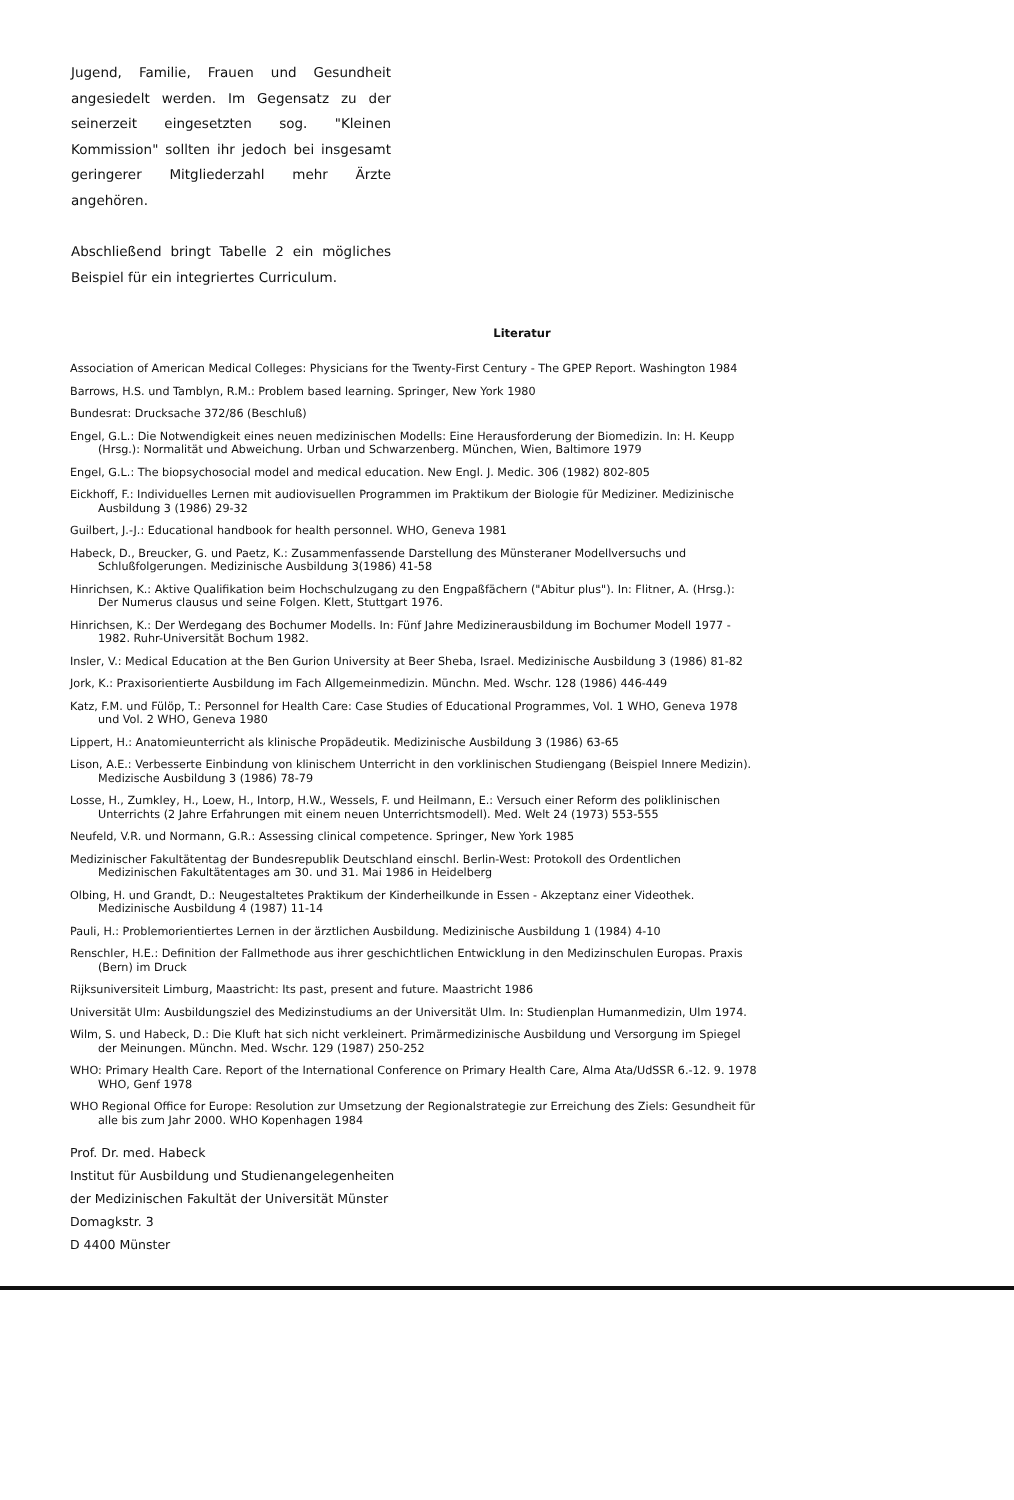Jugend, Familie, Frauen und Gesundheit angesiedelt werden. Im Gegensatz zu der seinerzeit eingesetzten sog. "Kleinen Kommission" sollten ihr jedoch bei insgesamt geringerer Mitgliederzahl mehr Ärzte angehören.
Abschließend bringt Tabelle 2 ein mögliches Beispiel für ein integriertes Curriculum.
Literatur
Association of American Medical Colleges: Physicians for the Twenty-First Century - The GPEP Report. Washington 1984
Barrows, H.S. und Tamblyn, R.M.: Problem based learning. Springer, New York 1980
Bundesrat: Drucksache 372/86 (Beschluß)
Engel, G.L.: Die Notwendigkeit eines neuen medizinischen Modells: Eine Herausforderung der Biomedizin. In: H. Keupp (Hrsg.): Normalität und Abweichung. Urban und Schwarzenberg. München, Wien, Baltimore 1979
Engel, G.L.: The biopsychosocial model and medical education. New Engl. J. Medic. 306 (1982) 802-805
Eickhoff, F.: Individuelles Lernen mit audiovisuellen Programmen im Praktikum der Biologie für Mediziner. Medizinische Ausbildung 3 (1986) 29-32
Guilbert, J.-J.: Educational handbook for health personnel. WHO, Geneva 1981
Habeck, D., Breucker, G. und Paetz, K.: Zusammenfassende Darstellung des Münsteraner Modellversuchs und Schlußfolgerungen. Medizinische Ausbildung 3(1986) 41-58
Hinrichsen, K.: Aktive Qualifikation beim Hochschulzugang zu den Engpaßfächern ("Abitur plus"). In: Flitner, A. (Hrsg.): Der Numerus clausus und seine Folgen. Klett, Stuttgart 1976.
Hinrichsen, K.: Der Werdegang des Bochumer Modells. In: Fünf Jahre Medizinerausbildung im Bochumer Modell 1977 - 1982. Ruhr-Universität Bochum 1982.
Insler, V.: Medical Education at the Ben Gurion University at Beer Sheba, Israel. Medizinische Ausbildung 3 (1986) 81-82
Jork, K.: Praxisorientierte Ausbildung im Fach Allgemeinmedizin. Münchn. Med. Wschr. 128 (1986) 446-449
Katz, F.M. und Fülöp, T.: Personnel for Health Care: Case Studies of Educational Programmes, Vol. 1 WHO, Geneva 1978 und Vol. 2 WHO, Geneva 1980
Lippert, H.: Anatomieunterricht als klinische Propädeutik. Medizinische Ausbildung 3 (1986) 63-65
Lison, A.E.: Verbesserte Einbindung von klinischem Unterricht in den vorklinischen Studiengang (Beispiel Innere Medizin). Medizische Ausbildung 3 (1986) 78-79
Losse, H., Zumkley, H., Loew, H., Intorp, H.W., Wessels, F. und Heilmann, E.: Versuch einer Reform des poliklinischen Unterrichts (2 Jahre Erfahrungen mit einem neuen Unterrichtsmodell). Med. Welt 24 (1973) 553-555
Neufeld, V.R. und Normann, G.R.: Assessing clinical competence. Springer, New York 1985
Medizinischer Fakultätentag der Bundesrepublik Deutschland einschl. Berlin-West: Protokoll des Ordentlichen Medizinischen Fakultätentages am 30. und 31. Mai 1986 in Heidelberg
Olbing, H. und Grandt, D.: Neugestaltetes Praktikum der Kinderheilkunde in Essen - Akzeptanz einer Videothek. Medizinische Ausbildung 4 (1987) 11-14
Pauli, H.: Problemorientiertes Lernen in der ärztlichen Ausbildung. Medizinische Ausbildung 1 (1984) 4-10
Renschler, H.E.: Definition der Fallmethode aus ihrer geschichtlichen Entwicklung in den Medizinschulen Europas. Praxis (Bern) im Druck
Rijksuniversiteit Limburg, Maastricht: Its past, present and future. Maastricht 1986
Universität Ulm: Ausbildungsziel des Medizinstudiums an der Universität Ulm. In: Studienplan Humanmedizin, Ulm 1974.
Wilm, S. und Habeck, D.: Die Kluft hat sich nicht verkleinert. Primärmedizinische Ausbildung und Versorgung im Spiegel der Meinungen. Münchn. Med. Wschr. 129 (1987) 250-252
WHO: Primary Health Care. Report of the International Conference on Primary Health Care, Alma Ata/UdSSR 6.-12. 9. 1978 WHO, Genf 1978
WHO Regional Office for Europe: Resolution zur Umsetzung der Regionalstrategie zur Erreichung des Ziels: Gesundheit für alle bis zum Jahr 2000. WHO Kopenhagen 1984
Prof. Dr. med. Habeck
Institut für Ausbildung und Studienangelegenheiten
der Medizinischen Fakultät der Universität Münster
Domagkstr. 3
D 4400 Münster